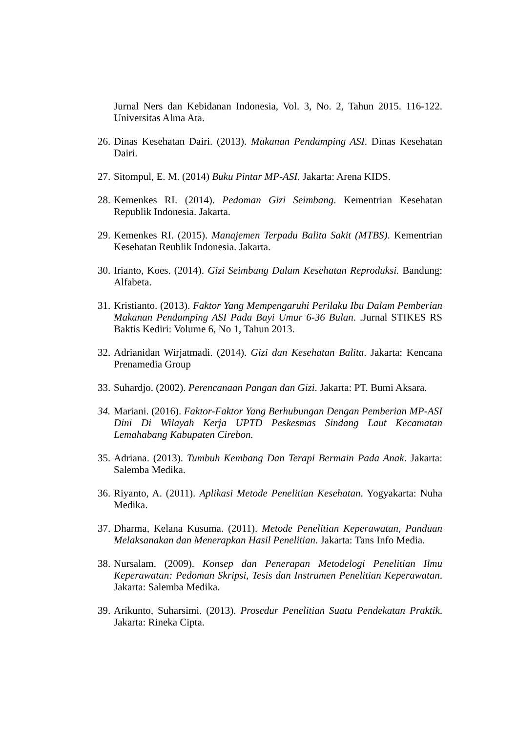Jurnal Ners dan Kebidanan Indonesia, Vol. 3, No. 2, Tahun 2015. 116-122. Universitas Alma Ata.
26.
Dinas Kesehatan Dairi. (2013). Makanan Pendamping ASI. Dinas Kesehatan Dairi.
27.
Sitompul, E. M. (2014) Buku Pintar MP-ASI. Jakarta: Arena KIDS.
28.
Kemenkes RI. (2014). Pedoman Gizi Seimbang. Kementrian Kesehatan Republik Indonesia. Jakarta.
29.
Kemenkes RI. (2015). Manajemen Terpadu Balita Sakit (MTBS). Kementrian Kesehatan Reublik Indonesia. Jakarta.
30.
Irianto, Koes. (2014). Gizi Seimbang Dalam Kesehatan Reproduksi. Bandung: Alfabeta.
31.
Kristianto. (2013). Faktor Yang Mempengaruhi Perilaku Ibu Dalam Pemberian Makanan Pendamping ASI Pada Bayi Umur 6-36 Bulan. .Jurnal STIKES RS Baktis Kediri: Volume 6, No 1, Tahun 2013.
32.
Adrianidan Wirjatmadi. (2014). Gizi dan Kesehatan Balita. Jakarta: Kencana Prenamedia Group
33.
Suhardjo. (2002). Perencanaan Pangan dan Gizi. Jakarta: PT. Bumi Aksara.
34.
Mariani. (2016). Faktor-Faktor Yang Berhubungan Dengan Pemberian MP-ASI Dini Di Wilayah Kerja UPTD Peskesmas Sindang Laut Kecamatan Lemahabang Kabupaten Cirebon.
35.
Adriana. (2013). Tumbuh Kembang Dan Terapi Bermain Pada Anak. Jakarta: Salemba Medika.
36.
Riyanto, A. (2011). Aplikasi Metode Penelitian Kesehatan. Yogyakarta: Nuha Medika.
37.
Dharma, Kelana Kusuma. (2011). Metode Penelitian Keperawatan, Panduan Melaksanakan dan Menerapkan Hasil Penelitian. Jakarta: Tans Info Media.
38.
Nursalam. (2009). Konsep dan Penerapan Metodelogi Penelitian Ilmu Keperawatan: Pedoman Skripsi, Tesis dan Instrumen Penelitian Keperawatan. Jakarta: Salemba Medika.
39.
Arikunto, Suharsimi. (2013). Prosedur Penelitian Suatu Pendekatan Praktik. Jakarta: Rineka Cipta.